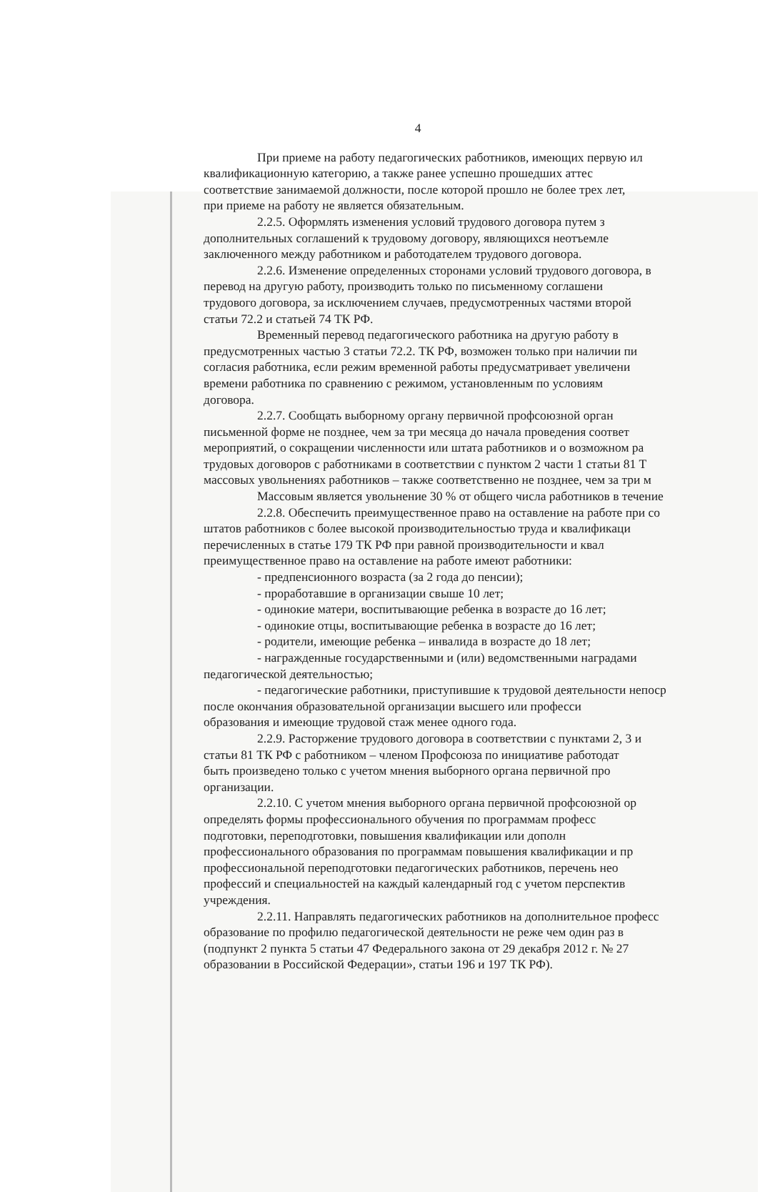4
При приеме на работу педагогических работников, имеющих первую ил
квалификационную категорию, а также ранее успешно прошедших аттес
соответствие занимаемой должности, после которой прошло не более трех лет,
при приеме на работу не является обязательным.
2.2.5. Оформлять изменения условий трудового договора путем з
дополнительных соглашений к трудовому договору, являющихся неотъемле
заключенного между работником и работодателем трудового договора.
2.2.6. Изменение определенных сторонами условий трудового договора, в
перевод на другую работу, производить только по письменному соглашени
трудового договора, за исключением случаев, предусмотренных частями второй
статьи 72.2 и статьей 74 ТК РФ.
Временный перевод педагогического работника на другую работу в
предусмотренных частью 3 статьи 72.2. ТК РФ, возможен только при наличии пи
согласия работника, если режим временной работы предусматривает увеличени
времени работника по сравнению с режимом, установленным по условиям
договора.
2.2.7. Сообщать выборному органу первичной профсоюзной орган
письменной форме не позднее, чем за три месяца до начала проведения соответ
мероприятий, о сокращении численности или штата работников и о возможном ра
трудовых договоров с работниками в соответствии с пунктом 2 части 1 статьи 81 Т
массовых увольнениях работников – также соответственно не позднее, чем за три м
Массовым является увольнение 30 % от общего числа работников в течение
2.2.8. Обеспечить преимущественное право на оставление на работе при со
штатов работников с более высокой производительностью труда и квалификаци
перечисленных в статье 179 ТК РФ при равной производительности и квал
преимущественное право на оставление на работе имеют работники:
- предпенсионного возраста (за 2 года до пенсии);
- проработавшие в организации свыше 10 лет;
- одинокие матери, воспитывающие ребенка в возрасте до 16 лет;
- одинокие отцы, воспитывающие ребенка в возрасте до 16 лет;
- родители, имеющие ребенка – инвалида в возрасте до 18 лет;
- награжденные государственными и (или) ведомственными наградами
педагогической деятельностью;
- педагогические работники, приступившие к трудовой деятельности непоср
после окончания образовательной организации высшего или професси
образования и имеющие трудовой стаж менее одного года.
2.2.9. Расторжение трудового договора в соответствии с пунктами 2, 3 и
статьи 81 ТК РФ с работником – членом Профсоюза по инициативе работодат
быть произведено только с учетом мнения выборного органа первичной про
организации.
2.2.10. С учетом мнения выборного органа первичной профсоюзной ор
определять формы профессионального обучения по программам професс
подготовки, переподготовки, повышения квалификации или дополн
профессионального образования по программам повышения квалификации и пр
профессиональной переподготовки педагогических работников, перечень нео
профессий и специальностей на каждый календарный год с учетом перспектив
учреждения.
2.2.11. Направлять педагогических работников на дополнительное професс
образование по профилю педагогической деятельности не реже чем один раз в
(подпункт 2 пункта 5 статьи 47 Федерального закона от 29 декабря 2012 г. № 27
образовании в Российской Федерации», статьи 196 и 197 ТК РФ).